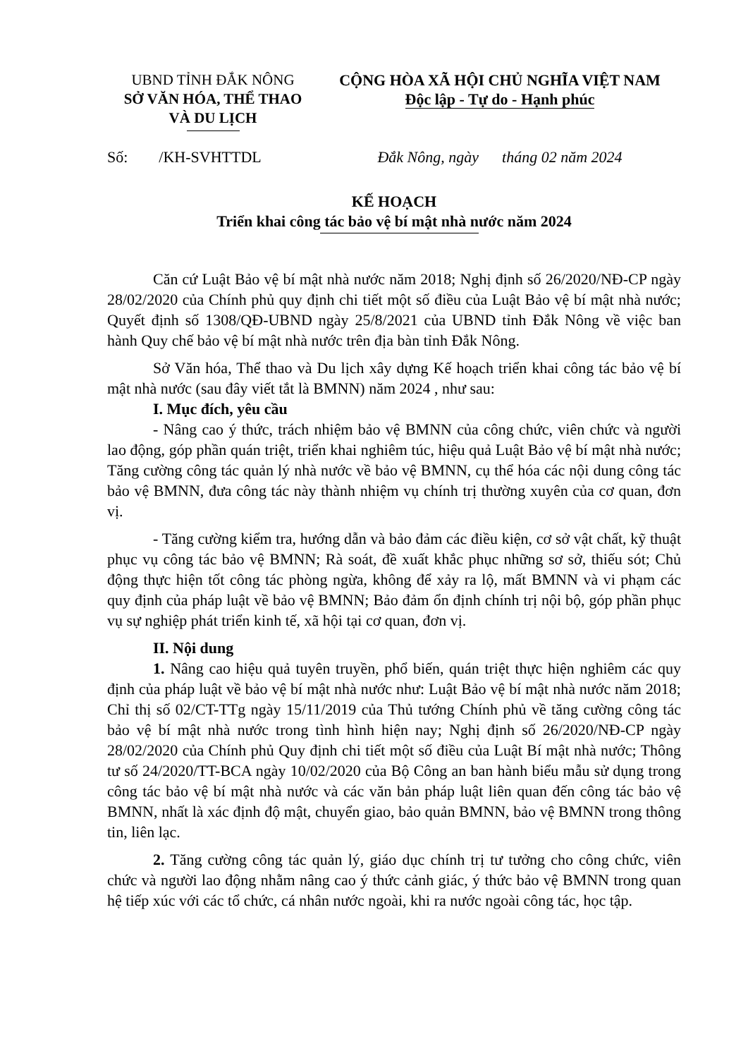UBND TỈNH ĐẮK NÔNG
SỞ VĂN HÓA, THỂ THAO
VÀ DU LỊCH
CỘNG HÒA XÃ HỘI CHỦ NGHĨA VIỆT NAM
Độc lập - Tự do - Hạnh phúc
Số: /KH-SVHTTDL Đắk Nông, ngày tháng 02 năm 2024
KẾ HOẠCH
Triển khai công tác bảo vệ bí mật nhà nước năm 2024
Căn cứ Luật Bảo vệ bí mật nhà nước năm 2018; Nghị định số 26/2020/NĐ-CP ngày 28/02/2020 của Chính phủ quy định chi tiết một số điều của Luật Bảo vệ bí mật nhà nước; Quyết định số 1308/QĐ-UBND ngày 25/8/2021 của UBND tỉnh Đắk Nông về việc ban hành Quy chế bảo vệ bí mật nhà nước trên địa bàn tỉnh Đắk Nông.
Sở Văn hóa, Thể thao và Du lịch xây dựng Kế hoạch triển khai công tác bảo vệ bí mật nhà nước (sau đây viết tắt là BMNN) năm 2024 , như sau:
I. Mục đích, yêu cầu
- Nâng cao ý thức, trách nhiệm bảo vệ BMNN của công chức, viên chức và người lao động, góp phần quán triệt, triển khai nghiêm túc, hiệu quả Luật Bảo vệ bí mật nhà nước; Tăng cường công tác quản lý nhà nước về bảo vệ BMNN, cụ thể hóa các nội dung công tác bảo vệ BMNN, đưa công tác này thành nhiệm vụ chính trị thường xuyên của cơ quan, đơn vị.
- Tăng cường kiểm tra, hướng dẫn và bảo đảm các điều kiện, cơ sở vật chất, kỹ thuật phục vụ công tác bảo vệ BMNN; Rà soát, đề xuất khắc phục những sơ sở, thiếu sót; Chủ động thực hiện tốt công tác phòng ngừa, không để xảy ra lộ, mất BMNN và vi phạm các quy định của pháp luật về bảo vệ BMNN; Bảo đảm ổn định chính trị nội bộ, góp phần phục vụ sự nghiệp phát triển kinh tế, xã hội tại cơ quan, đơn vị.
II. Nội dung
1. Nâng cao hiệu quả tuyên truyền, phổ biến, quán triệt thực hiện nghiêm các quy định của pháp luật về bảo vệ bí mật nhà nước như: Luật Bảo vệ bí mật nhà nước năm 2018; Chỉ thị số 02/CT-TTg ngày 15/11/2019 của Thủ tướng Chính phủ về tăng cường công tác bảo vệ bí mật nhà nước trong tình hình hiện nay; Nghị định số 26/2020/NĐ-CP ngày 28/02/2020 của Chính phủ Quy định chi tiết một số điều của Luật Bí mật nhà nước; Thông tư số 24/2020/TT-BCA ngày 10/02/2020 của Bộ Công an ban hành biểu mẫu sử dụng trong công tác bảo vệ bí mật nhà nước và các văn bản pháp luật liên quan đến công tác bảo vệ BMNN, nhất là xác định độ mật, chuyển giao, bảo quản BMNN, bảo vệ BMNN trong thông tin, liên lạc.
2. Tăng cường công tác quản lý, giáo dục chính trị tư tưởng cho công chức, viên chức và người lao động nhằm nâng cao ý thức cảnh giác, ý thức bảo vệ BMNN trong quan hệ tiếp xúc với các tổ chức, cá nhân nước ngoài, khi ra nước ngoài công tác, học tập.